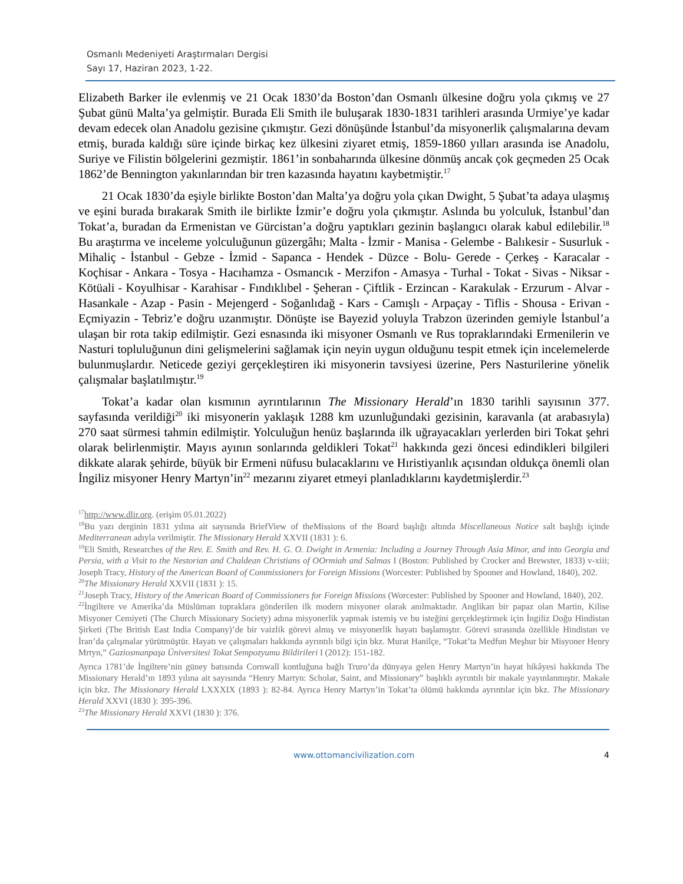Osmanlı Medeniyeti Araştırmaları Dergisi
Sayı 17, Haziran 2023, 1-22.
Elizabeth Barker ile evlenmiş ve 21 Ocak 1830’da Boston’dan Osmanlı ülkesine doğru yola çıkmış ve 27 Şubat günü Malta’ya gelmiştir. Burada Eli Smith ile buluşarak 1830-1831 tarihleri arasında Urmiye’ye kadar devam edecek olan Anadolu gezisine çıkmıştır. Gezi dönüşünde İstanbul’da misyonerlik çalışmalarına devam etmiş, burada kaldığı süre içinde birkaç kez ülkesini ziyaret etmiş, 1859-1860 yılları arasında ise Anadolu, Suriye ve Filistin bölgelerini gezmiştir. 1861’in sonbaharında ülkesine dönmüş ancak çok geçmeden 25 Ocak 1862’de Bennington yakınlarından bir tren kazasında hayatını kaybetmiştir.<sup>17</sup>
21 Ocak 1830’da eşiyle birlikte Boston’dan Malta’ya doğru yola çıkan Dwight, 5 Şubat’ta adaya ulaşmış ve eşini burada bırakarak Smith ile birlikte İzmir’e doğru yola çıkmıştır. Aslında bu yolculuk, İstanbul’dan Tokat’a, buradan da Ermenistan ve Gürcistan’a doğru yaptıkları gezinin başlangıcı olarak kabul edilebilir.<sup>18</sup> Bu araştırma ve inceleme yolculuğunun güzergâhı; Malta - İzmir - Manisa - Gelembe - Balıkesir - Susurluk - Mihaliç - İstanbul - Gebze - İzmid - Sapanca - Hendek - Düzce - Bolu- Gerede - Çerkeş - Karacalar -Koçhisar - Ankara - Tosya - Hacıhamza - Osmancık - Merzifon - Amasya - Turhal - Tokat - Sivas - Niksar - Kötüali - Koyulhisar - Karahisar - Fındıklıbel - Şeheran - Çiftlik - Erzincan - Karakulak - Erzurum - Alvar - Hasankale - Azap - Pasin - Mejengerd - Soğanlıdağ - Kars - Camışlı - Arpaçay - Tiflis - Shousa - Erivan -Eçmiyazin - Tebriz’e doğru uzanmıştır. Dönüşte ise Bayezid yoluyla Trabzon üzerinden gemiyle İstanbul’a ulaşan bir rota takip edilmiştir. Gezi esnasında iki misyoner Osmanlı ve Rus topraklarındaki Ermenilerin ve Nasturi topluluğunun dini gelişmelerini sağlamak için neyin uygun olduğunu tespit etmek için incelemelerde bulunmuşlardır. Neticede geziyi gerçekleştiren iki misyonerin tavsiyesi üzerine, Pers Nasturilerine yönelik çalışmalar başlatılmıştır.<sup>19</sup>
Tokat’a kadar olan kısmının ayrıntılarının The Missionary Herald’ın 1830 tarihli sayısının 377. sayfasında verildiği<sup>20</sup> iki misyonerin yaklaşık 1288 km uzunluğundaki gezisinin, karavanla (at arabasıyla) 270 saat sürmesi tahmin edilmiştir. Yolculuğun henüz başlarında ilk uğrayacakları yerlerden biri Tokat şehri olarak belirlenmiştir. Mayıs ayının sonlarında geldikleri Tokat<sup>21</sup> hakkında gezi öncesi edindikleri bilgileri dikkate alarak şehirde, büyük bir Ermeni nüfusu bulacaklarını ve Hıristiyanlık açısından oldukça önemli olan İngiliz misyoner Henry Martyn’in<sup>22</sup> mezarını ziyaret etmeyi planladıklarını kaydetmişlerdir.<sup>23</sup>
<sup>17</sup> http://www.dlir.org. (erişim 05.01.2022)
<sup>18</sup> Bu yazı derginin 1831 yılına ait sayısında BriefView of theMissions of the Board başlığı altında Miscellaneous Notice salt başlığı içinde Mediterranean adıyla verilmiştir. The Missionary Herald XXVII (1831 ): 6.
<sup>19</sup> Eli Smith, Researches of the Rev. E. Smith and Rev. H. G. O. Dwight in Armenia: Including a Journey Through Asia Minor, and into Georgia and Persia, with a Visit to the Nestorian and Chaldean Christians of OOrmiah and Salmas I (Boston: Published by Crocker and Brewster, 1833) v-xiii; Joseph Tracy, History of the American Board of Commissioners for Foreign Missions (Worcester: Published by Spooner and Howland, 1840), 202.
<sup>20</sup> The Missionary Herald XXVII (1831 ): 15.
<sup>21</sup> Joseph Tracy, History of the American Board of Commissioners for Foreign Missions (Worcester: Published by Spooner and Howland, 1840), 202.
<sup>22</sup> İngiltere ve Amerika’da Müslüman topraklara gönderilen ilk modern misyoner olarak anılmaktadır. Anglikan bir papaz olan Martin, Kilise Misyoner Cemiyeti (The Church Missionary Society) adına misyonerlik yapmak istemiş ve bu isteğini gerçekleştirmek için İngiliz Doğu Hindistan Şirketi (The British East India Company)’de bir vaizlik görevi almış ve misyonerlik hayatı başlamıştır. Görevi sırasında özellikle Hindistan ve İran’da çalışmalar yürütmüştür. Hayatı ve çalışmaları hakkında ayrıntılı bilgi için bkz. Murat Hanilçe, “Tokat’ta Medfun Meşhur bir Misyoner Henry Mrtyn,” Gaziosmanpaşa Üniversitesi Tokat Sempozyumu Bildirileri I (2012): 151-182.
Ayrıca 1781’de İngiltere’nin güney batısında Cornwall kontluğuna bağlı Truro’da dünyaya gelen Henry Martyn’in hayat hikâyesi hakkında The Missionary Herald’ın 1893 yılına ait sayısında “Henry Martyn: Scholar, Saint, and Missionary” başlıklı ayrıntılı bir makale yayınlanmıştır. Makale için bkz. The Missionary Herald LXXXIX (1893 ): 82-84. Ayrıca Henry Martyn’in Tokat’ta ölümü hakkında ayrıntılar için bkz. The Missionary Herald XXVI (1830 ): 395-396.
<sup>23</sup> The Missionary Herald XXVI (1830 ): 376.
www.ottomancivilization.com 4